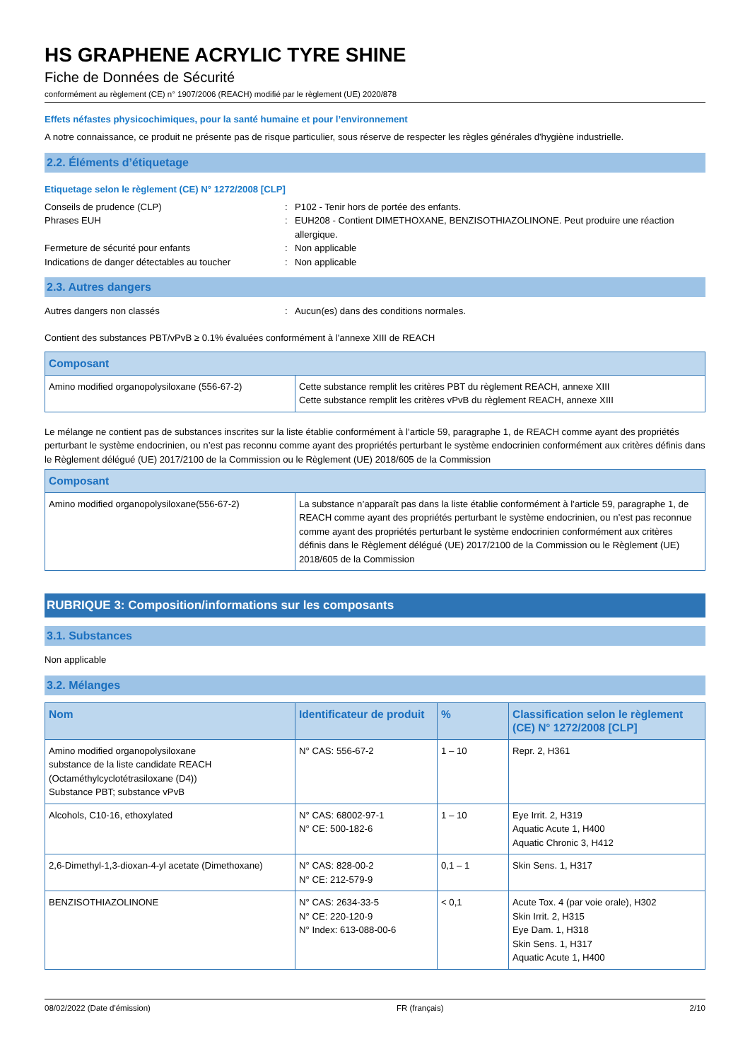HS GRAPHENE ACRYLIC TYRE SHINE
Fiche de Données de Sécurité
conformément au règlement (CE) n° 1907/2006 (REACH) modifié par le règlement (UE) 2020/878
Effets néfastes physicochimiques, pour la santé humaine et pour l’environnement
A notre connaissance, ce produit ne présente pas de risque particulier, sous réserve de respecter les règles générales d'hygiène industrielle.
2.2. Éléments d’étiquetage
Etiquetage selon le règlement (CE) N° 1272/2008 [CLP]
Conseils de prudence (CLP)
:
P102 - Tenir hors de portée des enfants.
Phrases EUH
:
EUH208 - Contient DIMETHOXANE, BENZISOTHIAZOLINONE. Peut produire une réaction allergique.
Fermeture de sécurité pour enfants
:
Non applicable
Indications de danger détectables au toucher
:
Non applicable
2.3. Autres dangers
Autres dangers non classés
:
Aucun(es) dans des conditions normales.
Contient des substances PBT/vPvB ≥ 0.1% évaluées conformément à l'annexe XIII de REACH
| Composant | |
| --- | --- |
| Amino modified organopolysiloxane (556-67-2) | Cette substance remplit les critères PBT du règlement REACH, annexe XIII Cette substance remplit les critères vPvB du règlement REACH, annexe XIII |
Le mélange ne contient pas de substances inscrites sur la liste établie conformément à l’article 59, paragraphe 1, de REACH comme ayant des propriétés perturbant le système endocrinien, ou n’est pas reconnu comme ayant des propriétés perturbant le système endocrinien conformément aux critères définis dans le Règlement délégué (UE) 2017/2100 de la Commission ou le Règlement (UE) 2018/605 de la Commission
| Composant | |
| --- | --- |
| Amino modified organopolysiloxane(556-67-2) | La substance n’apparaît pas dans la liste établie conformément à l’article 59, paragraphe 1, de REACH comme ayant des propriétés perturbant le système endocrinien, ou n’est pas reconnue comme ayant des propriétés perturbant le système endocrinien conformément aux critères définis dans le Règlement délégué (UE) 2017/2100 de la Commission ou le Règlement (UE) 2018/605 de la Commission |
RUBRIQUE 3: Composition/informations sur les composants
3.1. Substances
Non applicable
3.2. Mélanges
| Nom | Identificateur de produit | % | Classification selon le règlement (CE) N° 1272/2008 [CLP] |
| --- | --- | --- | --- |
| Amino modified organopolysiloxane substance de la liste candidate REACH (Octaméthylcyclotétrasiloxane (D4)) Substance PBT; substance vPvB | N° CAS: 556-67-2 | 1 – 10 | Repr. 2, H361 |
| Alcohols, C10-16, ethoxylated | N° CAS: 68002-97-1 N° CE: 500-182-6 | 1 – 10 | Eye Irrit. 2, H319 Aquatic Acute 1, H400 Aquatic Chronic 3, H412 |
| 2,6-Dimethyl-1,3-dioxan-4-yl acetate (Dimethoxane) | N° CAS: 828-00-2 N° CE: 212-579-9 | 0,1 – 1 | Skin Sens. 1, H317 |
| BENZISOTHIAZOLINONE | N° CAS: 2634-33-5 N° CE: 220-120-9 N° Index: 613-088-00-6 | < 0,1 | Acute Tox. 4 (par voie orale), H302 Skin Irrit. 2, H315 Eye Dam. 1, H318 Skin Sens. 1, H317 Aquatic Acute 1, H400 |
08/02/2022 (Date d'émission) FR (français) 2/10